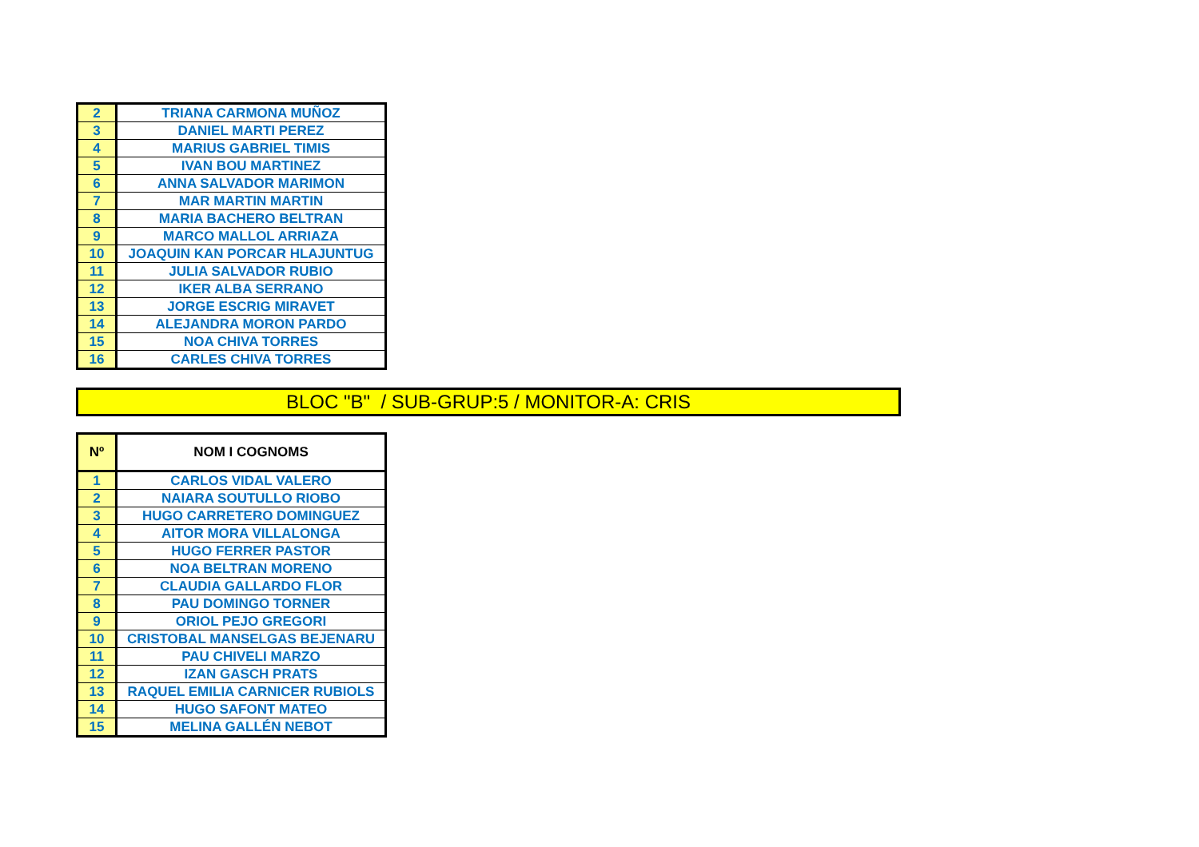| 2 | TRIANA CARMONA MUÑOZ |
| 3 | DANIEL MARTI PEREZ |
| 4 | MARIUS GABRIEL TIMIS |
| 5 | IVAN BOU MARTINEZ |
| 6 | ANNA SALVADOR MARIMON |
| 7 | MAR MARTIN MARTIN |
| 8 | MARIA BACHERO BELTRAN |
| 9 | MARCO MALLOL ARRIAZA |
| 10 | JOAQUIN KAN PORCAR HLAJUNTUG |
| 11 | JULIA SALVADOR RUBIO |
| 12 | IKER ALBA SERRANO |
| 13 | JORGE ESCRIG MIRAVET |
| 14 | ALEJANDRA MORON PARDO |
| 15 | NOA CHIVA TORRES |
| 16 | CARLES CHIVA TORRES |
BLOC "B" / SUB-GRUP:5 / MONITOR-A: CRIS
| Nº | NOM I COGNOMS |
| --- | --- |
| 1 | CARLOS VIDAL VALERO |
| 2 | NAIARA SOUTULLO RIOBO |
| 3 | HUGO CARRETERO DOMINGUEZ |
| 4 | AITOR MORA VILLALONGA |
| 5 | HUGO FERRER PASTOR |
| 6 | NOA BELTRAN MORENO |
| 7 | CLAUDIA GALLARDO FLOR |
| 8 | PAU DOMINGO TORNER |
| 9 | ORIOL PEJO GREGORI |
| 10 | CRISTOBAL MANSELGAS BEJENARU |
| 11 | PAU CHIVELI MARZO |
| 12 | IZAN GASCH PRATS |
| 13 | RAQUEL EMILIA CARNICER RUBIOLS |
| 14 | HUGO SAFONT MATEO |
| 15 | MELINA GALLÉN NEBOT |